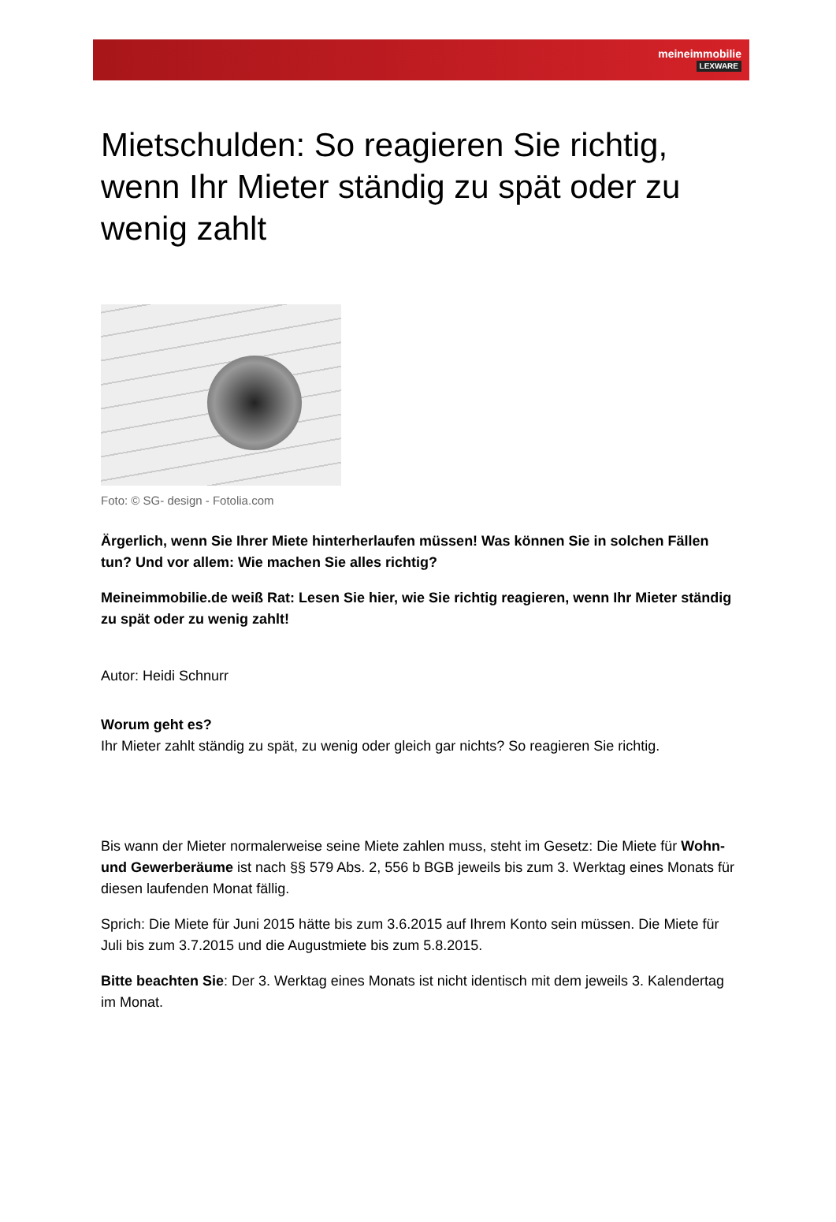meineimmobilie
LEXWARE
Mietschulden: So reagieren Sie richtig, wenn Ihr Mieter ständig zu spät oder zu wenig zahlt
Foto: © SG- design - Fotolia.com
Ärgerlich, wenn Sie Ihrer Miete hinterherlaufen müssen! Was können Sie in solchen Fällen tun? Und vor allem: Wie machen Sie alles richtig?
Meineimmobilie.de weiß Rat: Lesen Sie hier, wie Sie richtig reagieren, wenn Ihr Mieter ständig zu spät oder zu wenig zahlt!
Autor: Heidi Schnurr
Worum geht es?
Ihr Mieter zahlt ständig zu spät, zu wenig oder gleich gar nichts? So reagieren Sie richtig.
Bis wann der Mieter normalerweise seine Miete zahlen muss, steht im Gesetz: Die Miete für Wohn- und Gewerberäume ist nach §§ 579 Abs. 2, 556 b BGB jeweils bis zum 3. Werktag eines Monats für diesen laufenden Monat fällig.
Sprich: Die Miete für Juni 2015 hätte bis zum 3.6.2015 auf Ihrem Konto sein müssen. Die Miete für Juli bis zum 3.7.2015 und die Augustmiete bis zum 5.8.2015.
Bitte beachten Sie: Der 3. Werktag eines Monats ist nicht identisch mit dem jeweils 3. Kalendertag im Monat.